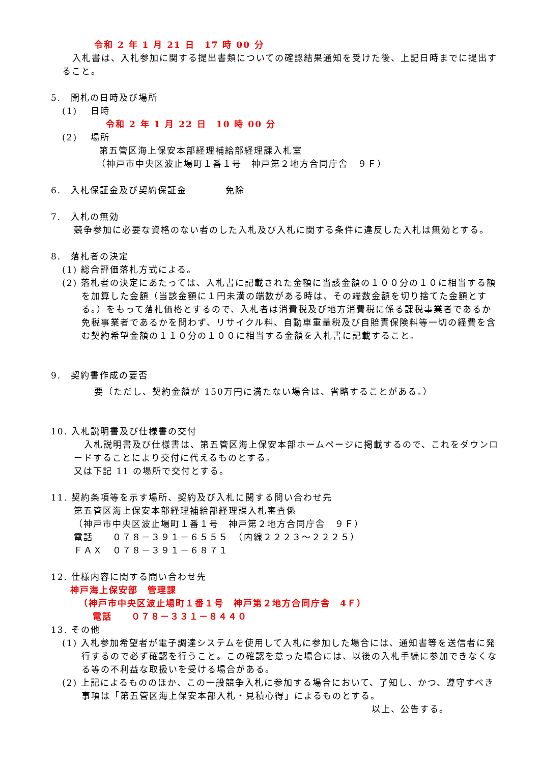令和 2 年 1 月 21 日　17 時 00 分
入札書は、入札参加に関する提出書類についての確認結果通知を受けた後、上記日時までに提出すること。
5.　開札の日時及び場所
(1)　 日時
令和 2 年 1 月 22 日　10 時 00 分
(2)　 場所
第五管区海上保安本部経理補給部経理課入札室
（神戸市中央区波止場町１番１号　神戸第２地方合同庁舎　９Ｆ）
6.　入札保証金及び契約保証金　　　　免除
7.　入札の無効
競争参加に必要な資格のない者のした入札及び入札に関する条件に違反した入札は無効とする。
8.　落札者の決定
(1) 総合評価落札方式による。
(2) 落札者の決定にあたっては、入札書に記載された金額に当該金額の１００分の１０に相当する額を加算した金額（当該金額に１円未満の端数がある時は、その端数金額を切り捨てた金額とする。）をもって落札価格とするので、入札者は消費税及び地方消費税に係る課税事業者であるか免税事業者であるかを問わず、リサイクル料、自動車重量税及び自賠責保険料等一切の経費を含む契約希望金額の１１０分の１００に相当する金額を入札書に記載すること。
9.　契約書作成の要否
要（ただし、契約金額が 150万円に満たない場合は、省略することがある。）
10. 入札説明書及び仕様書の交付
入札説明書及び仕様書は、第五管区海上保安本部ホームページに掲載するので、これをダウンロードすることにより交付に代えるものとする。
又は下記 11 の場所で交付とする。
11. 契約条項等を示す場所、契約及び入札に関する問い合わせ先
第五管区海上保安本部経理補給部経理課入札審査係
（神戸市中央区波止場町１番１号　神戸第２地方合同庁舎　９Ｆ）
電話　　０７８－３９１－６５５５　（内線２２２３～２２２５）
ＦＡＸ　０７８－３９１－６８７１
12. 仕様内容に関する問い合わせ先
神戸海上保安部　管理課
（神戸市中央区波止場町１番１号　神戸第２地方合同庁舎　4Ｆ）
電話　　０７８－３３１－８４４０
13. その他
(1) 入札参加希望者が電子調達システムを使用して入札に参加した場合には、通知書等を送信者に発行するので必ず確認を行うこと。この確認を怠った場合には、以後の入札手続に参加できなくなる等の不利益な取扱いを受ける場合がある。
(2) 上記によるもののほか、この一般競争入札に参加する場合において、了知し、かつ、遵守すべき事項は「第五管区海上保安本部入札・見積心得」によるものとする。
以上、公告する。